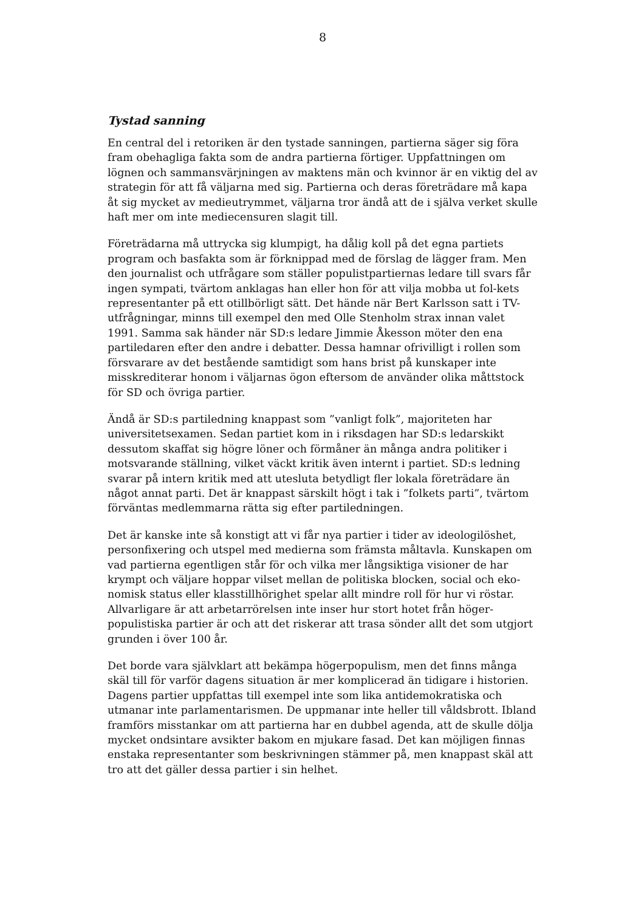8
Tystad sanning
En central del i retoriken är den tystade sanningen, partierna säger sig föra fram obehagliga fakta som de andra partierna förtiger. Uppfattningen om lögnen och sammansvärjningen av maktens män och kvinnor är en viktig del av strategin för att få väljarna med sig. Partierna och deras företrädare må kapa åt sig mycket av medieutrymmet, väljarna tror ändå att de i själva verket skulle haft mer om inte mediecensuren slagit till.
Företrädarna må uttrycka sig klumpigt, ha dålig koll på det egna partiets program och basfakta som är förknippad med de förslag de lägger fram. Men den journalist och utfrågare som ställer populistpartiernas ledare till svars får ingen sympati, tvärtom anklagas han eller hon för att vilja mobba ut fol-kets representanter på ett otillbörligt sätt. Det hände när Bert Karlsson satt i TV-utfrågningar, minns till exempel den med Olle Stenholm strax innan valet 1991. Samma sak händer när SD:s ledare Jimmie Åkesson möter den ena partiledaren efter den andre i debatter. Dessa hamnar ofrivilligt i rollen som försvarare av det bestående samtidigt som hans brist på kunskaper inte misskrediterar honom i väljarnas ögon eftersom de använder olika måttstock för SD och övriga partier.
Ändå är SD:s partiledning knappast som ”vanligt folk”, majoriteten har universitetsexamen. Sedan partiet kom in i riksdagen har SD:s ledarskikt dessutom skaffat sig högre löner och förmåner än många andra politiker i motsvarande ställning, vilket väckt kritik även internt i partiet. SD:s ledning svarar på intern kritik med att utesluta betydligt fler lokala företrädare än något annat parti. Det är knappast särskilt högt i tak i ”folkets parti”, tvärtom förväntas medlemmarna rätta sig efter partiledningen.
Det är kanske inte så konstigt att vi får nya partier i tider av ideologilöshet, personfixering och utspel med medierna som främsta måltavla. Kunskapen om vad partierna egentligen står för och vilka mer långsiktiga visioner de har krympt och väljare hoppar vilset mellan de politiska blocken, social och eko-nomisk status eller klasstillhörighet spelar allt mindre roll för hur vi röstar. Allvarligare är att arbetarrörelsen inte inser hur stort hotet från höger-populistiska partier är och att det riskerar att trasa sönder allt det som utgjort grunden i över 100 år.
Det borde vara självklart att bekämpa högerpopulism, men det finns många skäl till för varför dagens situation är mer komplicerad än tidigare i historien. Dagens partier uppfattas till exempel inte som lika antidemokratiska och utmanar inte parlamentarismen. De uppmanar inte heller till våldsbrott. Ibland framförs misstankar om att partierna har en dubbel agenda, att de skulle dölja mycket ondsintare avsikter bakom en mjukare fasad. Det kan möjligen finnas enstaka representanter som beskrivningen stämmer på, men knappast skäl att tro att det gäller dessa partier i sin helhet.